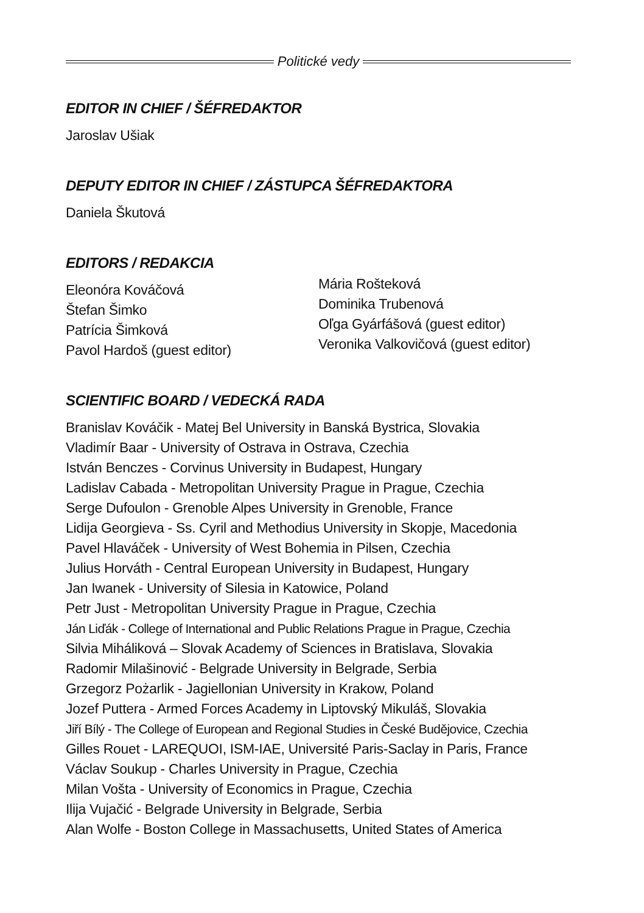Politické vedy
EDITOR IN CHIEF / ŠÉFREDAKTOR
Jaroslav Ušiak
DEPUTY EDITOR IN CHIEF / ZÁSTUPCA ŠÉFREDAKTORA
Daniela Škutová
EDITORS / REDAKCIA
Eleonóra Kováčová
Štefan Šimko
Patrícia Šimková
Pavol Hardoš (guest editor)
Mária Rošteková
Dominika Trubenová
Oľga Gyárfášová (guest editor)
Veronika Valkovičová (guest editor)
SCIENTIFIC BOARD / VEDECKÁ RADA
Branislav Kováčik - Matej Bel University in Banská Bystrica, Slovakia
Vladimír Baar - University of Ostrava in Ostrava, Czechia
István Benczes - Corvinus University in Budapest, Hungary
Ladislav Cabada - Metropolitan University Prague in Prague, Czechia
Serge Dufoulon - Grenoble Alpes University in Grenoble, France
Lidija Georgieva - Ss. Cyril and Methodius University in Skopje, Macedonia
Pavel Hlaváček - University of West Bohemia in Pilsen, Czechia
Julius Horváth - Central European University in Budapest, Hungary
Jan Iwanek - University of Silesia in Katowice, Poland
Petr Just - Metropolitan University Prague in Prague, Czechia
Ján Liďák - College of International and Public Relations Prague in Prague, Czechia
Silvia Miháliková – Slovak Academy of Sciences in Bratislava, Slovakia
Radomir Milašinović - Belgrade University in Belgrade, Serbia
Grzegorz Pożarlik - Jagiellonian University in Krakow, Poland
Jozef Puttera - Armed Forces Academy in Liptovský Mikuláš, Slovakia
Jiří Bílý - The College of European and Regional Studies in České Budějovice, Czechia
Gilles Rouet - LAREQUOI, ISM-IAE, Université Paris-Saclay in Paris, France
Václav Soukup - Charles University in Prague, Czechia
Milan Vošta - University of Economics in Prague, Czechia
Ilija Vujačić - Belgrade University in Belgrade, Serbia
Alan Wolfe - Boston College in Massachusetts, United States of America